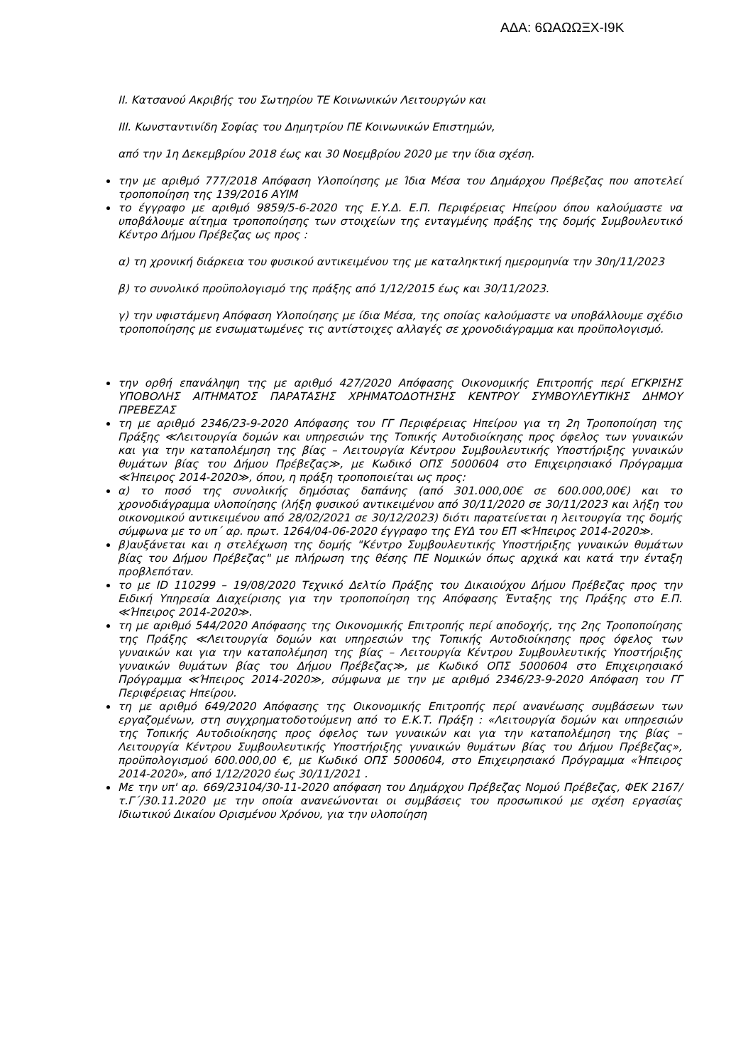ΑΔΑ: 6ΩΑΩΩΞΧ-Ι9Κ
ΙΙ. Κατσανού Ακριβής του Σωτηρίου ΤΕ Κοινωνικών Λειτουργών και
ΙΙΙ. Κωνσταντινίδη Σοφίας του Δημητρίου ΠΕ Κοινωνικών Επιστημών,
από την 1η Δεκεμβρίου 2018 έως και 30 Νοεμβρίου 2020 με την ίδια σχέση.
την με αριθμό 777/2018 Απόφαση Υλοποίησης με Ίδια Μέσα του Δημάρχου Πρέβεζας που αποτελεί τροποποίηση της 139/2016 ΑΥΙΜ
το έγγραφο με αριθμό 9859/5-6-2020 της Ε.Υ.Δ. Ε.Π. Περιφέρειας Ηπείρου όπου καλούμαστε να υποβάλουμε αίτημα τροποποίησης των στοιχείων της ενταγμένης πράξης της δομής Συμβουλευτικό Κέντρο Δήμου Πρέβεζας ως προς :
α) τη χρονική διάρκεια του φυσικού αντικειμένου της με καταληκτική ημερομηνία την 30η/11/2023
β) το συνολικό προϋπολογισμό της πράξης από 1/12/2015 έως και 30/11/2023.
γ) την υφιστάμενη Απόφαση Υλοποίησης με ίδια Μέσα, της οποίας καλούμαστε να υποβάλλουμε σχέδιο τροποποίησης με ενσωματωμένες τις αντίστοιχες αλλαγές σε χρονοδιάγραμμα και προϋπολογισμό.
την ορθή επανάληψη της με αριθμό 427/2020 Απόφασης Οικονομικής Επιτροπής περί ΕΓΚΡΙΣΗΣ ΥΠΟΒΟΛΗΣ ΑΙΤΗΜΑΤΟΣ ΠΑΡΑΤΑΣΗΣ ΧΡΗΜΑΤΟΔΟΤΗΣΗΣ ΚΕΝΤΡΟΥ ΣΥΜΒΟΥΛΕΥΤΙΚΗΣ ΔΗΜΟΥ ΠΡΕΒΕΖΑΣ
τη με αριθμό 2346/23-9-2020 Απόφασης του ΓΓ Περιφέρειας Ηπείρου για τη 2η Τροποποίηση της Πράξης ≪Λειτουργία δομών και υπηρεσιών της Τοπικής Αυτοδιοίκησης προς όφελος των γυναικών και για την καταπολέμηση της βίας – Λειτουργία Κέντρου Συμβουλευτικής Υποστήριξης γυναικών θυμάτων βίας του Δήμου Πρέβεζας≫, με Κωδικό ΟΠΣ 5000604 στο Επιχειρησιακό Πρόγραμμα ≪Ήπειρος 2014-2020≫, όπου, η πράξη τροποποιείται ως προς:
α) το ποσό της συνολικής δημόσιας δαπάνης (από 301.000,00€ σε 600.000,00€) και το χρονοδιάγραμμα υλοποίησης (λήξη φυσικού αντικειμένου από 30/11/2020 σε 30/11/2023 και λήξη του οικονομικού αντικειμένου από 28/02/2021 σε 30/12/2023) διότι παρατείνεται η λειτουργία της δομής σύμφωνα με το υπ΄ αρ. πρωτ. 1264/04-06-2020 έγγραφο της ΕΥΔ του ΕΠ ≪Ήπειρος 2014-2020≫.
β)αυξάνεται και η στελέχωση της δομής "Κέντρο Συμβουλευτικής Υποστήριξης γυναικών θυμάτων βίας του Δήμου Πρέβεζας" με πλήρωση της θέσης ΠΕ Νομικών όπως αρχικά και κατά την ένταξη προβλεπόταν.
το με ID 110299 – 19/08/2020 Τεχνικό Δελτίο Πράξης του Δικαιούχου Δήμου Πρέβεζας προς την Ειδική Υπηρεσία Διαχείρισης για την τροποποίηση της Απόφασης Ένταξης της Πράξης στο Ε.Π. ≪Ήπειρος 2014-2020≫.
τη με αριθμό 544/2020 Απόφασης της Οικονομικής Επιτροπής περί αποδοχής, της 2ης Τροποποίησης της Πράξης ≪Λειτουργία δομών και υπηρεσιών της Τοπικής Αυτοδιοίκησης προς όφελος των γυναικών και για την καταπολέμηση της βίας – Λειτουργία Κέντρου Συμβουλευτικής Υποστήριξης γυναικών θυμάτων βίας του Δήμου Πρέβεζας≫, με Κωδικό ΟΠΣ 5000604 στο Επιχειρησιακό Πρόγραμμα ≪Ήπειρος 2014-2020≫, σύμφωνα με την με αριθμό 2346/23-9-2020 Απόφαση του ΓΓ Περιφέρειας Ηπείρου.
τη με αριθμό 649/2020 Απόφασης της Οικονομικής Επιτροπής περί ανανέωσης συμβάσεων των εργαζομένων, στη συγχρηματοδοτούμενη από το Ε.Κ.Τ. Πράξη : «Λειτουργία δομών και υπηρεσιών της Τοπικής Αυτοδιοίκησης προς όφελος των γυναικών και για την καταπολέμηση της βίας – Λειτουργία Κέντρου Συμβουλευτικής Υποστήριξης γυναικών θυμάτων βίας του Δήμου Πρέβεζας», προϋπολογισμού 600.000,00 €, με Κωδικό ΟΠΣ 5000604, στο Επιχειρησιακό Πρόγραμμα «Ήπειρος 2014-2020», από 1/12/2020 έως 30/11/2021 .
Με την υπ' αρ. 669/23104/30-11-2020 απόφαση του Δημάρχου Πρέβεζας Νομού Πρέβεζας, ΦΕΚ 2167/τ.Γ΄/30.11.2020 με την οποία ανανεώνονται οι συμβάσεις του προσωπικού με σχέση εργασίας Ιδιωτικού Δικαίου Ορισμένου Χρόνου, για την υλοποίηση